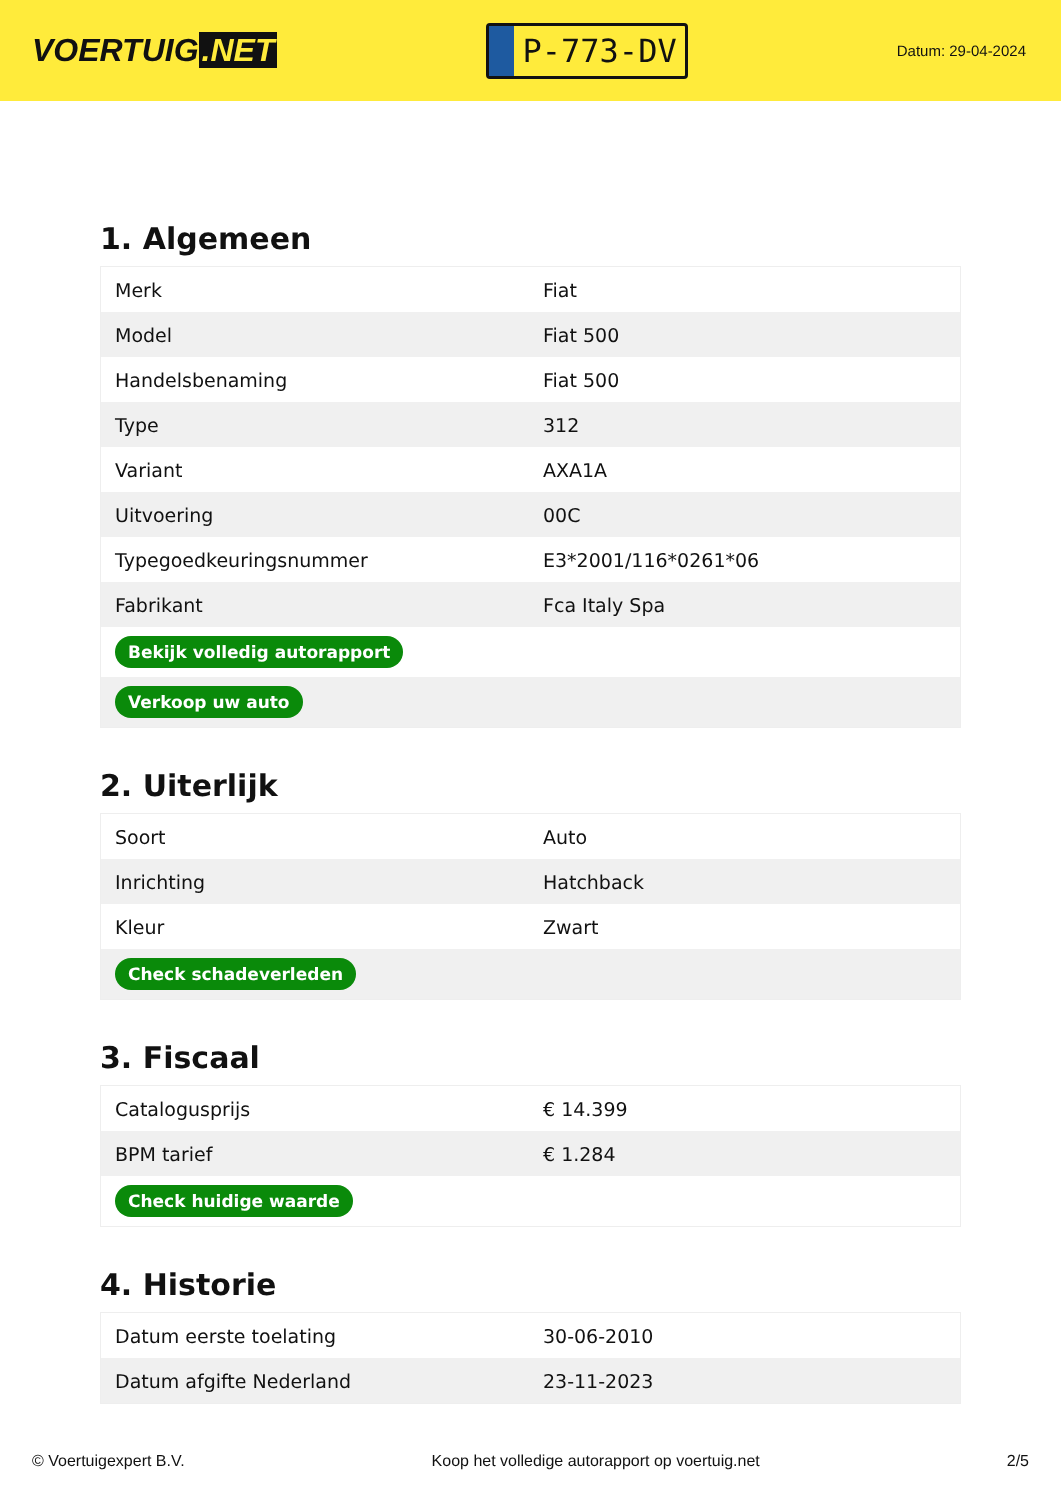VOERTUIG.NET
P-773-DV
Datum: 29-04-2024
1. Algemeen
| Merk | Fiat |
| Model | Fiat 500 |
| Handelsbenaming | Fiat 500 |
| Type | 312 |
| Variant | AXA1A |
| Uitvoering | 00C |
| Typegoedkeuringsnummer | E3*2001/116*0261*06 |
| Fabrikant | Fca Italy Spa |
| Bekijk volledig autorapport | |
| Verkoop uw auto | |
2. Uiterlijk
| Soort | Auto |
| Inrichting | Hatchback |
| Kleur | Zwart |
| Check schadeverleden | |
3. Fiscaal
| Catalogusprijs | € 14.399 |
| BPM tarief | € 1.284 |
| Check huidige waarde | |
4. Historie
| Datum eerste toelating | 30-06-2010 |
| Datum afgifte Nederland | 23-11-2023 |
© Voertuigexpert B.V. Koop het volledige autorapport op voertuig.net 2/5